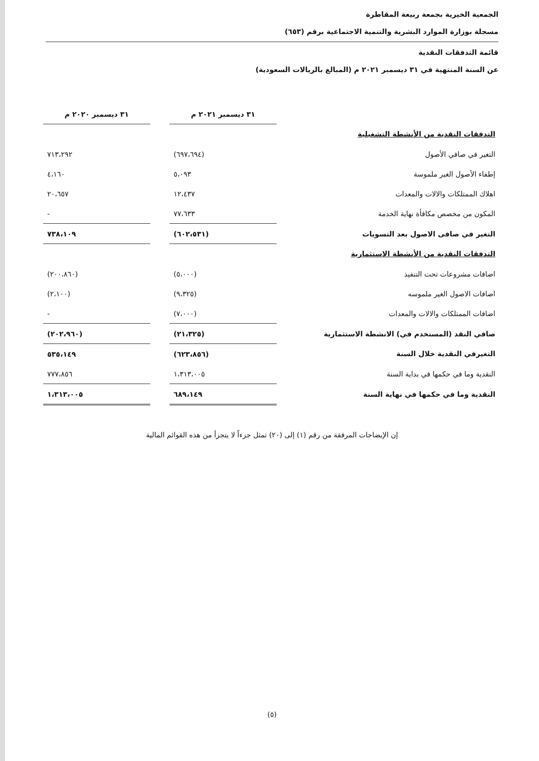الجمعية الخيرية بجمعة ربيعة المقاطرة
مسجلة بوزارة الموارد البشرية والتنمية الاجتماعية برقم (٦٥٣)
قائمة التدفقات النقدية
عن السنة المنتهية في ٣١ ديسمبر ٢٠٢١ م (المبالغ بالريالات السعودية)
| | ٣١ ديسمبر ٢٠٢١ م | | ٣١ ديسمبر ٢٠٢٠ م |
| --- | --- | --- | --- |
| التدفقات النقدية من الأنشطة التشغيلية | | | |
| التغير في صافي الأصول | (٦٩٧،٦٩٤) | | ٧١٣،٢٩٢ |
| إطفاء الأصول الغير ملموسة | ٥،٠٩٣ | | ٤،١٦٠ |
| اهلاك الممتلكات والالات والمعدات | ١٢،٤٣٧ | | ٢٠،٦٥٧ |
| المكون من مخصص مكافأة نهاية الخدمة | ٧٧،٦٣٣ | | - |
| التغير في صافى الاصول بعد التسويات | (٦٠٢،٥٣١) | | ٧٣٨،١٠٩ |
| التدفقات النقدية من الأنشطة الاستثمارية | | | |
| اضافات مشروعات تحت التنفيذ | (٥،٠٠٠) | | (٢٠٠،٨٦٠) |
| اضافات الاصول الغير ملموسه | (٩،٣٢٥) | | (٢،١٠٠) |
| اضافات الممتلكات والالات والمعدات | (٧،٠٠٠) | | - |
| صافي النقد (المستخدم في) الانشطة الاستثمارية | (٢١،٣٢٥) | | (٢٠٢،٩٦٠) |
| التغيرفي النقدية خلال السنة | (٦٢٣،٨٥٦) | | ٥٣٥،١٤٩ |
| النقدية وما في حكمها في بداية السنة | ١،٣١٣،٠٠٥ | | ٧٧٧،٨٥٦ |
| النقدية وما في حكمها في نهاية السنة | ٦٨٩،١٤٩ | | ١،٣١٣،٠٠٥ |
إن الإيضاحات المرفقة من رقم (١) إلى (٢٠) تمثل جزءاً لا يتجزأ من هذه القوائم المالية
(٥)